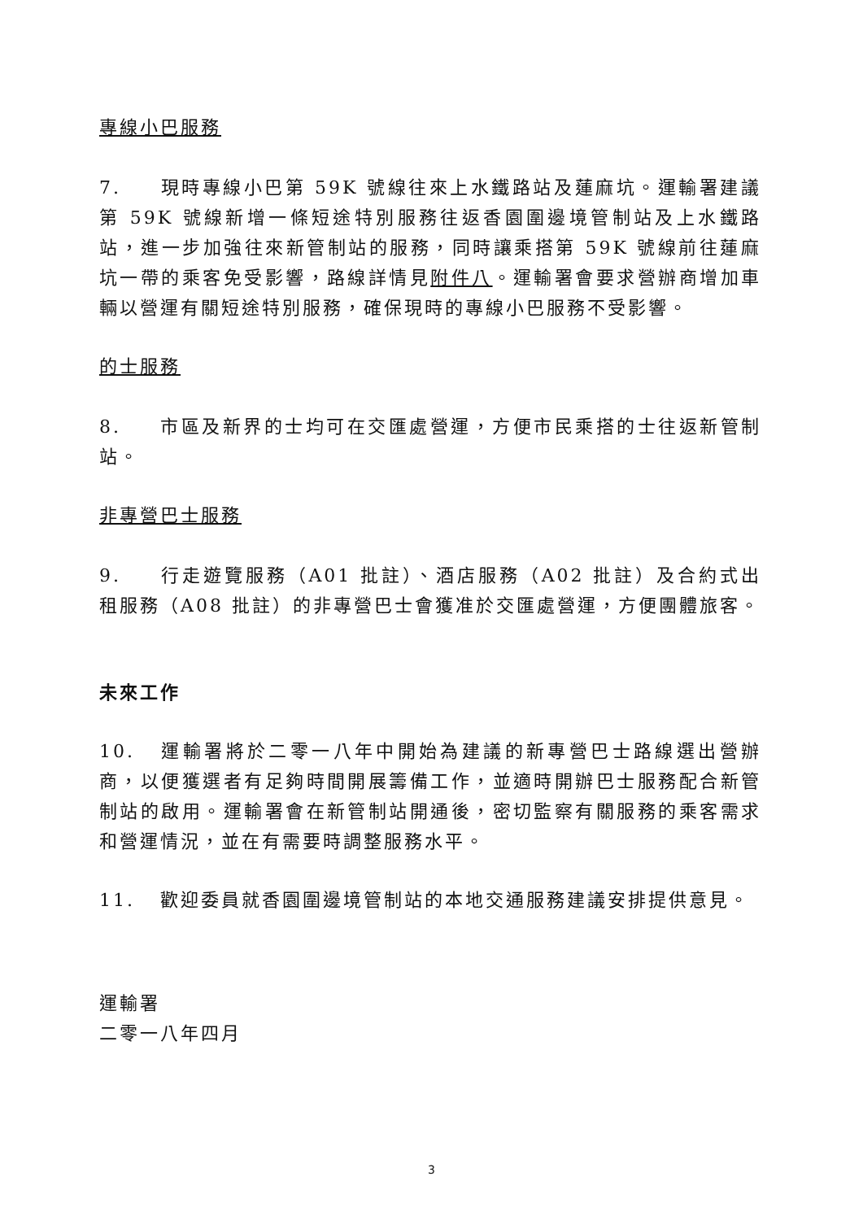專線小巴服務
7. 現時專線小巴第 59K 號線往來上水鐵路站及蓮麻坑。運輸署建議第 59K 號線新增一條短途特別服務往返香園圍邊境管制站及上水鐵路站，進一步加強往來新管制站的服務，同時讓乘搭第 59K 號線前往蓮麻坑一帶的乘客免受影響，路線詳情見附件八。運輸署會要求營辦商增加車輛以營運有關短途特別服務，確保現時的專線小巴服務不受影響。
的士服務
8. 市區及新界的士均可在交匯處營運，方便市民乘搭的士往返新管制站。
非專營巴士服務
9. 行走遊覽服務（A01 批註）、酒店服務（A02 批註）及合約式出租服務（A08 批註）的非專營巴士會獲准於交匯處營運，方便團體旅客。
未來工作
10. 運輸署將於二零一八年中開始為建議的新專營巴士路線選出營辦商，以便獲選者有足夠時間開展籌備工作，並適時開辦巴士服務配合新管制站的啟用。運輸署會在新管制站開通後，密切監察有關服務的乘客需求和營運情況，並在有需要時調整服務水平。
11. 歡迎委員就香園圍邊境管制站的本地交通服務建議安排提供意見。
運輸署
二零一八年四月
3